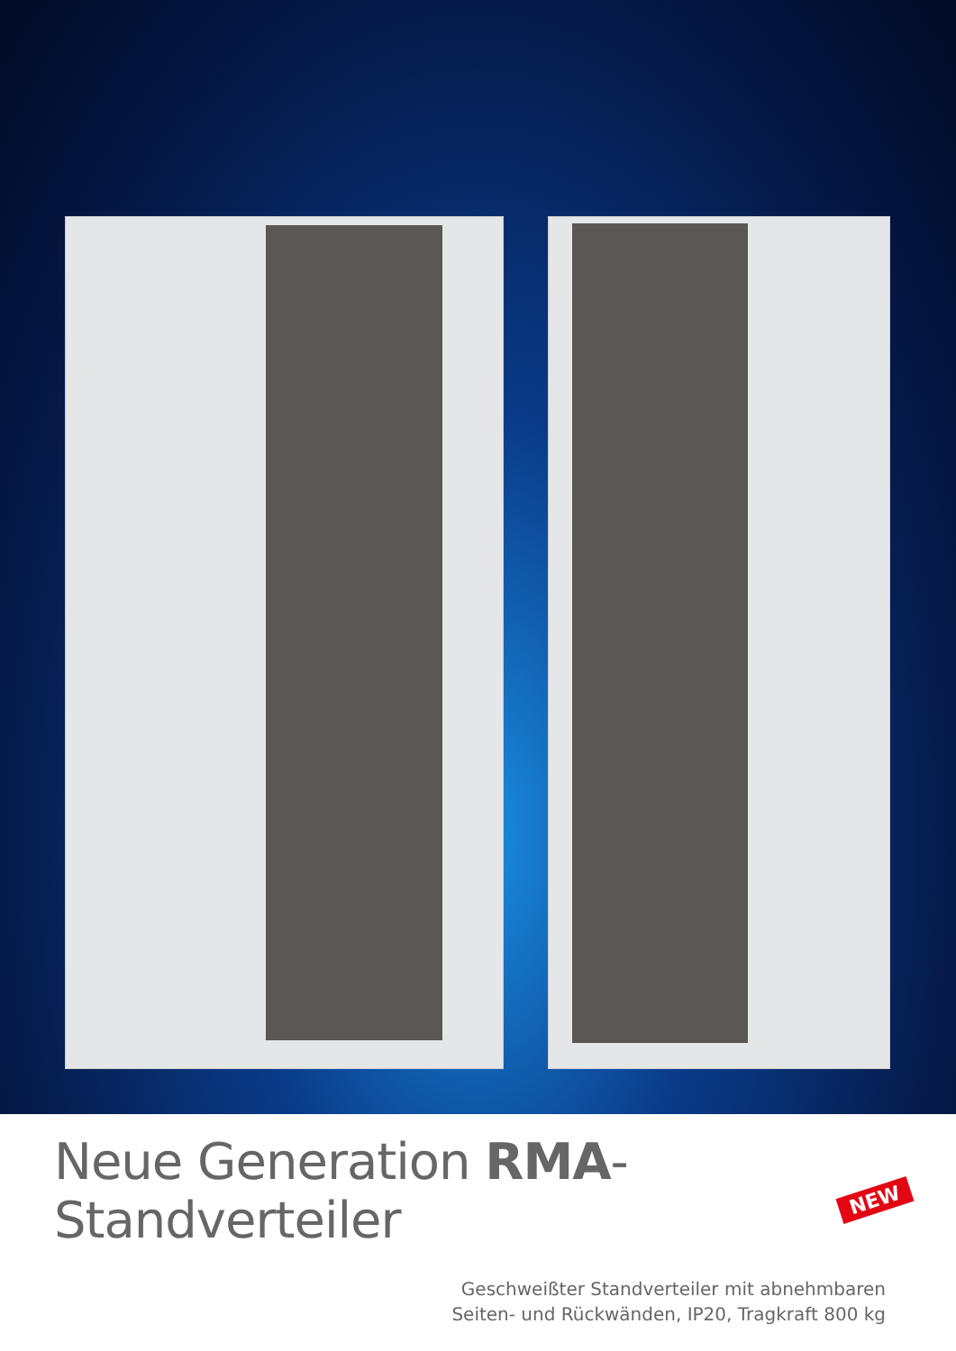Neue Generation RMA-Standverteiler
NEW
Geschweißter Standverteiler mit abnehmbaren
Seiten- und Rückwänden, IP20, Tragkraft 800 kg